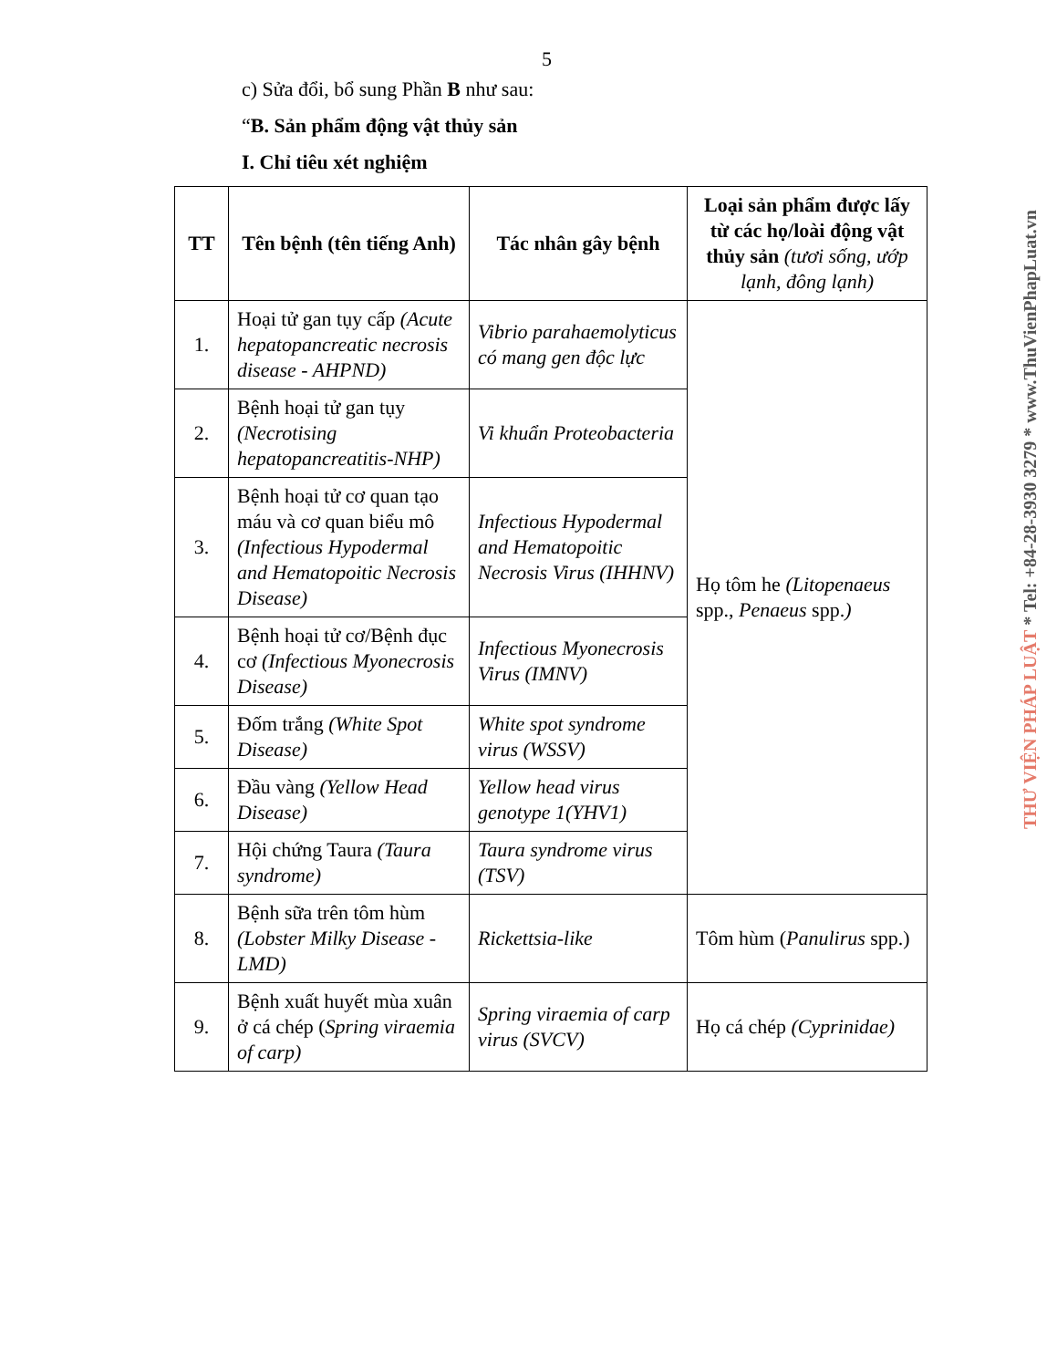5
c) Sửa đổi, bổ sung Phần B như sau:
“B. Sản phẩm động vật thủy sản
I. Chỉ tiêu xét nghiệm
| TT | Tên bệnh (tên tiếng Anh) | Tác nhân gây bệnh | Loại sản phẩm được lấy từ các họ/loài động vật thủy sản (tươi sống, ướp lạnh, đông lạnh) |
| --- | --- | --- | --- |
| 1. | Hoại tử gan tụy cấp (Acute hepatopancreatic necrosis disease - AHPND) | Vibrio parahaemolyticus có mang gen độc lực | Họ tôm he (Litopenaeus spp., Penaeus spp. ) |
| 2. | Bệnh hoại tử gan tụy (Necrotising hepatopancreatitis-NHP) | Vi khuẩn Proteobacteria | |
| 3. | Bệnh hoại tử cơ quan tạo máu và cơ quan biểu mô (Infectious Hypodermal and Hematopoitic Necrosis Disease) | Infectious Hypodermal and Hematopoitic Necrosis Virus (IHHNV) | |
| 4. | Bệnh hoại tử cơ/Bệnh đục cơ (Infectious Myonecrosis Disease) | Infectious Myonecrosis Virus (IMNV) | |
| 5. | Đốm trắng (White Spot Disease) | White spot syndrome virus (WSSV) | |
| 6. | Đầu vàng (Yellow Head Disease) | Yellow head virus genotype 1(YHV1) | |
| 7. | Hội chứng Taura (Taura syndrome) | Taura syndrome virus (TSV) | |
| 8. | Bệnh sữa trên tôm hùm (Lobster Milky Disease - LMD) | Rickettsia-like | Tôm hùm ( Panulirus spp.) |
| 9. | Bệnh xuất huyết mùa xuân ở cá chép ( Spring viraemia of carp) | Spring viraemia of carp virus (SVCV) | Họ cá chép (Cyprinidae) |
THƯ VIỆN PHÁP LUẬT * Tel: +84-28-3930 3279 * www.ThuVienPhapLuat.vn